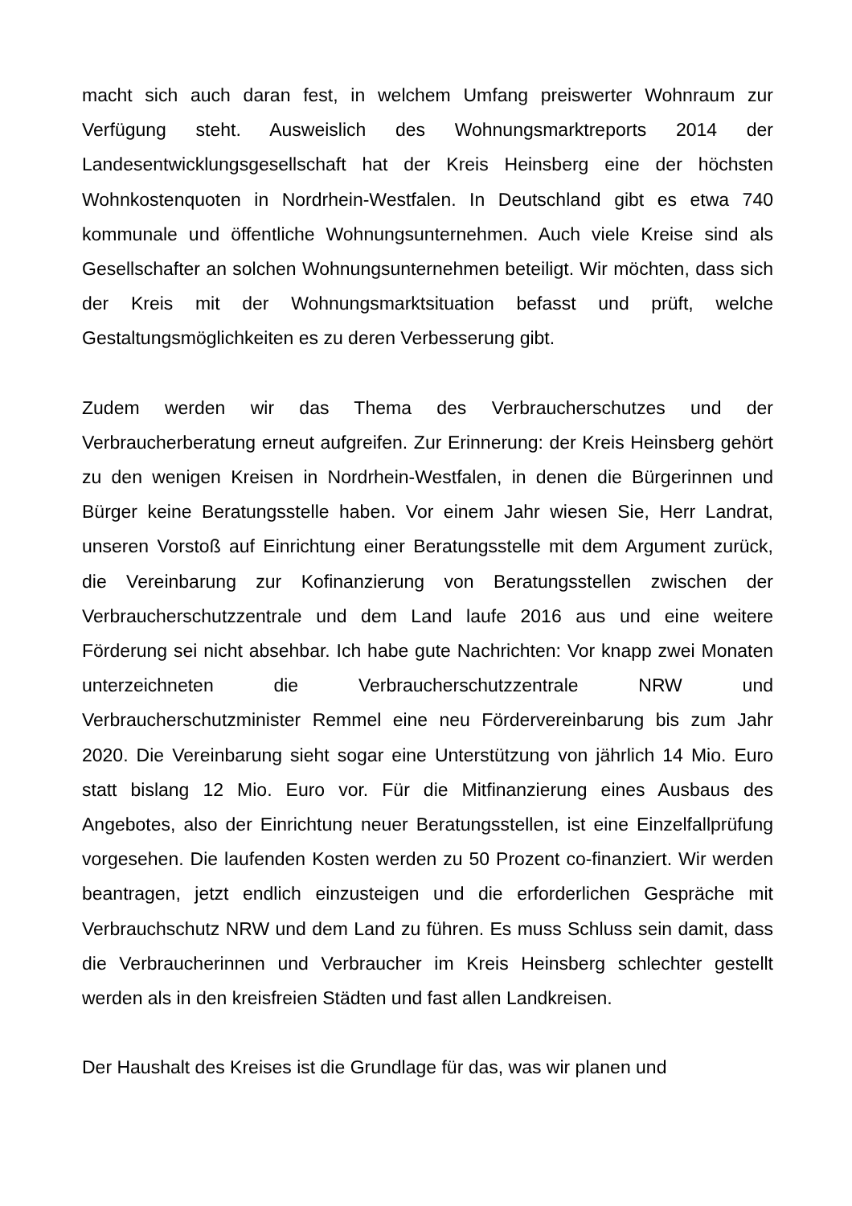macht sich auch daran fest, in welchem Umfang preiswerter Wohnraum zur Verfügung steht. Ausweislich des Wohnungsmarktreports 2014 der Landesentwicklungsgesellschaft hat der Kreis Heinsberg eine der höchsten Wohnkostenquoten in Nordrhein-Westfalen. In Deutschland gibt es etwa 740 kommunale und öffentliche Wohnungsunternehmen. Auch viele Kreise sind als Gesellschafter an solchen Wohnungsunternehmen beteiligt. Wir möchten, dass sich der Kreis mit der Wohnungsmarktsituation befasst und prüft, welche Gestaltungsmöglichkeiten es zu deren Verbesserung gibt.
Zudem werden wir das Thema des Verbraucherschutzes und der Verbraucherberatung erneut aufgreifen. Zur Erinnerung: der Kreis Heinsberg gehört zu den wenigen Kreisen in Nordrhein-Westfalen, in denen die Bürgerinnen und Bürger keine Beratungsstelle haben. Vor einem Jahr wiesen Sie, Herr Landrat, unseren Vorstoß auf Einrichtung einer Beratungsstelle mit dem Argument zurück, die Vereinbarung zur Kofinanzierung von Beratungsstellen zwischen der Verbraucherschutzzentrale und dem Land laufe 2016 aus und eine weitere Förderung sei nicht absehbar. Ich habe gute Nachrichten: Vor knapp zwei Monaten unterzeichneten die Verbraucherschutzzentrale NRW und Verbraucherschutzminister Remmel eine neu Fördervereinbarung bis zum Jahr 2020. Die Vereinbarung sieht sogar eine Unterstützung von jährlich 14 Mio. Euro statt bislang 12 Mio. Euro vor. Für die Mitfinanzierung eines Ausbaus des Angebotes, also der Einrichtung neuer Beratungsstellen, ist eine Einzelfallprüfung vorgesehen. Die laufenden Kosten werden zu 50 Prozent co-finanziert. Wir werden beantragen, jetzt endlich einzusteigen und die erforderlichen Gespräche mit Verbrauchschutz NRW und dem Land zu führen. Es muss Schluss sein damit, dass die Verbraucherinnen und Verbraucher im Kreis Heinsberg schlechter gestellt werden als in den kreisfreien Städten und fast allen Landkreisen.
Der Haushalt des Kreises ist die Grundlage für das, was wir planen und